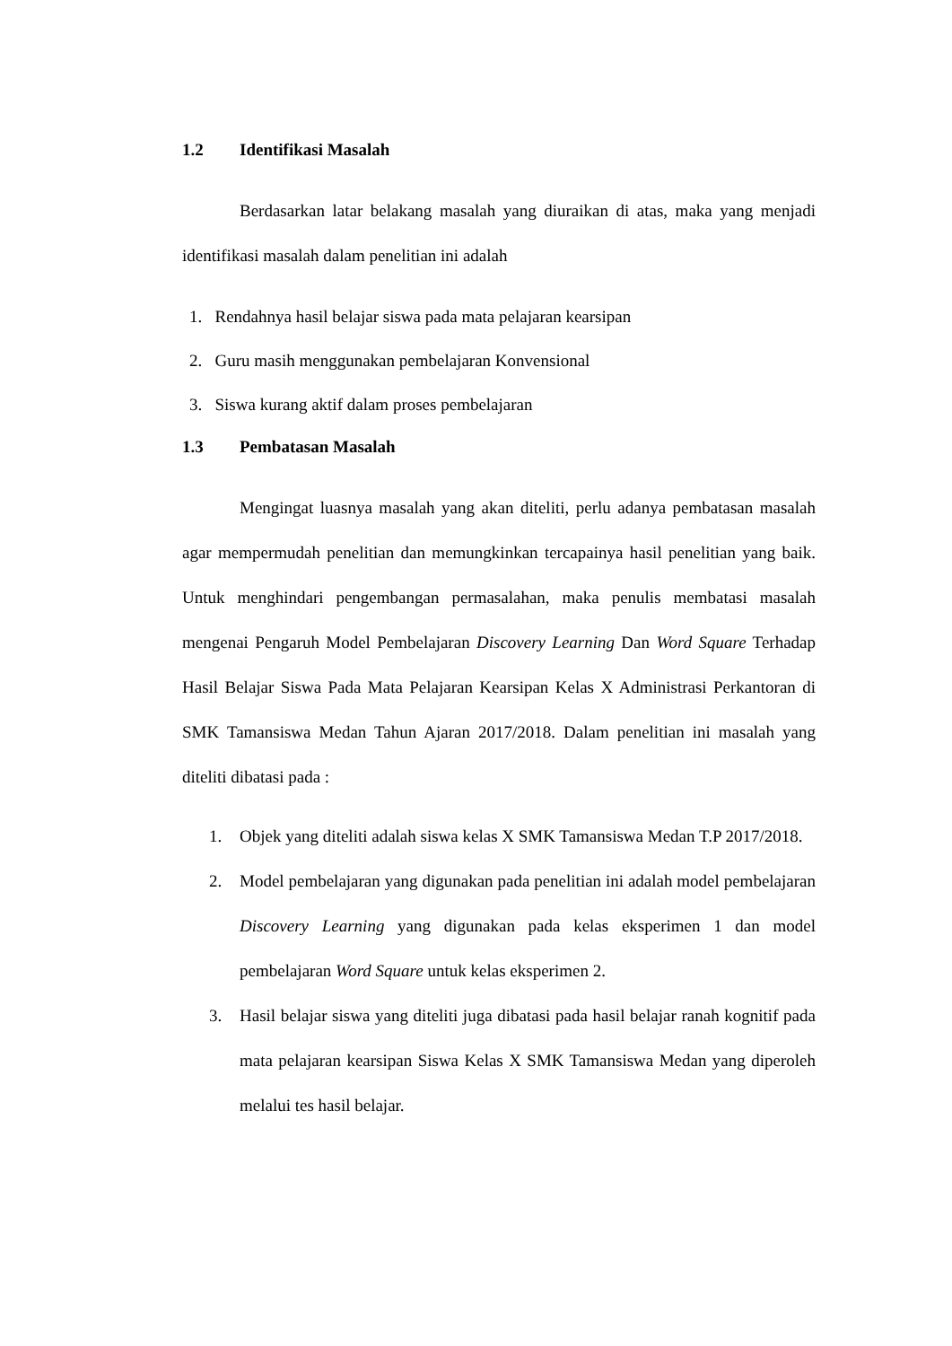1.2 Identifikasi Masalah
Berdasarkan latar belakang masalah yang diuraikan di atas, maka yang menjadi identifikasi masalah dalam penelitian ini adalah
1. Rendahnya hasil belajar siswa pada mata pelajaran kearsipan
2. Guru masih menggunakan pembelajaran Konvensional
3. Siswa kurang aktif dalam proses pembelajaran
1.3 Pembatasan Masalah
Mengingat luasnya masalah yang akan diteliti, perlu adanya pembatasan masalah agar mempermudah penelitian dan memungkinkan tercapainya hasil penelitian yang baik. Untuk menghindari pengembangan permasalahan, maka penulis membatasi masalah mengenai Pengaruh Model Pembelajaran Discovery Learning Dan Word Square Terhadap Hasil Belajar Siswa Pada Mata Pelajaran Kearsipan Kelas X Administrasi Perkantoran di SMK Tamansiswa Medan Tahun Ajaran 2017/2018. Dalam penelitian ini masalah yang diteliti dibatasi pada :
1. Objek yang diteliti adalah siswa kelas X SMK Tamansiswa Medan T.P 2017/2018.
2. Model pembelajaran yang digunakan pada penelitian ini adalah model pembelajaran Discovery Learning yang digunakan pada kelas eksperimen 1 dan model pembelajaran Word Square untuk kelas eksperimen 2.
3. Hasil belajar siswa yang diteliti juga dibatasi pada hasil belajar ranah kognitif pada mata pelajaran kearsipan Siswa Kelas X SMK Tamansiswa Medan yang diperoleh melalui tes hasil belajar.